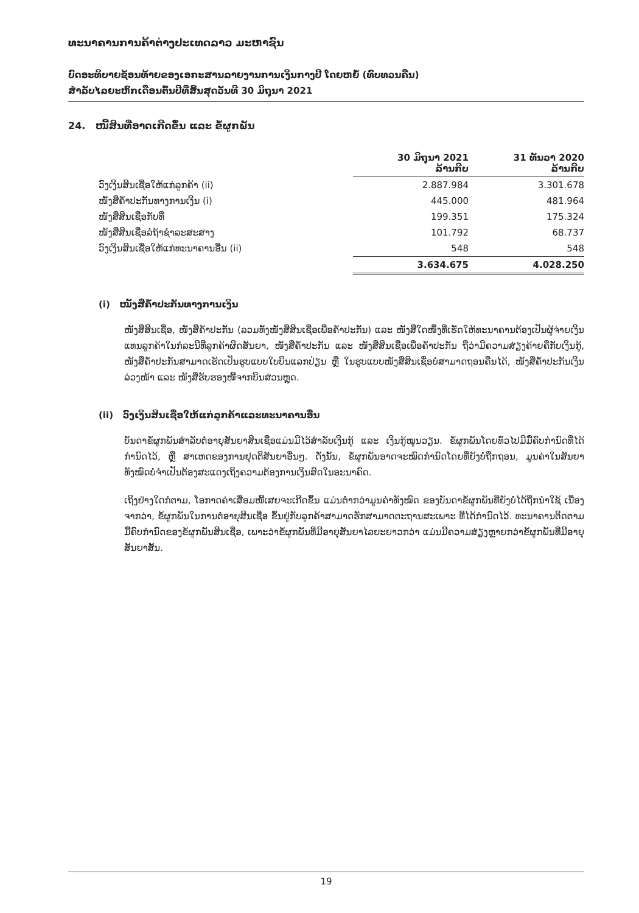ທະນາຄານການຄ້າຕ່າງປະເທດລາວ ມະຫາຊົນ
ບົດອະທິບາຍຊ້ອນທ້າຍຂອງເອກະສານລາຍງານການເງິນກາງປີ ໂດຍຫຍໍ້ (ທົບທວນຄືນ)
ສຳລັບໄລຍະຫົກເດືອນຕົ້ນປີທີ່ສິ້ນສຸດວັນທີ 30 ມິຖຸນາ 2021
24. ໜີ້ສິນທີ່ອາດເກີດຂຶ້ນ ແລະ ຂໍ້ຜູກພັນ
| | 30 ມິຖຸນາ 2021 ລ້ານກີບ | 31 ທັນວາ 2020 ລ້ານກີບ |
| --- | --- | --- |
| ວົງເງິນສິນເຊື່ອໃຫ້ແກ່ລູກຄ້າ (ii) | 2.887.984 | 3.301.678 |
| ໜັງສືຄ້ຳປະກັນທາງການເງິນ (i) | 445.000 | 481.964 |
| ໜັງສືສິນເຊື່ອກັບທີ່ | 199.351 | 175.324 |
| ໜັງສືສິນເຊື່ອລໍຖ້າຊຳລະສະສາງ | 101.792 | 68.737 |
| ວົງເງິນສິນເຊື່ອໃຫ້ແກ່ທະນາຄານອື່ນ (ii) | 548 | 548 |
| | 3.634.675 | 4.028.250 |
(i) ໜັງສືຄ້ຳປະກັນທາງການເງິນ
ໜັງສືສິນເຊື່ອ, ໜັງສືຄ້ຳປະກັນ (ລວມທັງໜັງສືສິນເຊື່ອເພື່ອຄ້ຳປະກັນ) ແລະ ໜັງສືໃດໜຶ່ງທີ່ເຮັດໃຫ້ທະນາຄານຕ້ອງເປັນຜູ້ຈ່າຍເງິນແທນລູກຄ້າໃນກໍລະນີທີ່ລູກຄ້າຜິດສັນຍາ, ໜັງສືຄ້ຳປະກັນ ແລະ ໜັງສືສິນເຊື່ອເພື່ອຄ້ຳປະກັນ ຖືວ່າມີຄວາມສ່ຽງຄ້າຍຄືກັບເງິນກູ້, ໜັງສືຄ້ຳປະກັນສາມາດເຮັດເປັນຮູບແບບໃບບິນແລກປ່ຽນ ຫຼື ໃນຮູບແບບໜັງສືສິນເຊື່ອບໍ່ສາມາດຖອນຄືນໄດ້, ໜັງສືຄ້ຳປະກັນເງິນລ່ວງໜ້າ ແລະ ໜັງສືຮັບຮອງໜີ້ຈາກບິນສ່ວນຫຼຸດ.
(ii) ວົງເງິນສິນເຊື່ອໃຫ້ແກ່ລູກຄ້າແລະທະນາຄານອື່ນ
ບັນດາຂໍ້ຜູກພັນສຳລັບຕໍ່ອາຍຸສັນຍາສິນເຊື່ອແມ່ນມີໄວ້ສຳລັບເງິນກູ້ ແລະ ເງິນກູ້ໝູນວຽນ. ຂໍ້ຜູກພັນໂດຍທົ່ວໄປມີມື້ຄົບກຳນົດທີ່ໄດ້ກຳນົດໄວ້, ຫຼື ສາເຫດຂອງການຢຸດຕິສັນຍາອື່ນໆ. ດັ່ງນັ້ນ, ຂໍ້ຜູກພັນອາດຈະໝົດກຳນົດໂດຍທີ່ຍັງບໍ່ຖືກຖອນ, ມູນຄ່າໃນສັນຍາທັງໝົດບໍ່ຈຳເປັນຕ້ອງສະແດງເຖິງຄວາມຕ້ອງການເງິນສົດໃນອະນາຄົດ.
ເຖິງຢ່າງໃດກໍຕາມ, ໂອກາດຄ່າເສື່ອມໜີ້ເສຍຈະເກີດຂຶ້ນ ແມ່ນຕ່ຳກວ່າມູນຄ່າທັງໝົດ ຂອງບັນດາຂໍ້ຜູກພັນທີ່ຍັງບໍ່ໄດ້ຖືກນຳໃຊ້ ເນື່ອງຈາກວ່າ, ຂໍ້ຜູກພັນໃນການຕໍ່ອາຍຸສິນເຊື່ອ ຂຶ້ນຢູ່ກັບລູກຄ້າສາມາດຮັກສາມາດຕະຖານສະເພາະ ທີ່ໄດ້ກຳນົດໄວ້. ທະນາຄານຕິດຕາມມື້ຄົບກຳນົດຂອງຂໍ້ຜູກພັນສິນເຊື່ອ, ເພາະວ່າຂໍ້ຜູກພັນທີ່ມີອາຍຸສັນຍາໄລຍະຍາວກວ່າ ແມ່ນມີຄວາມສ່ຽງຫຼາຍກວ່າຂໍ້ຜູກພັນທີ່ມີອາຍຸສັນຍາສັ້ນ.
19